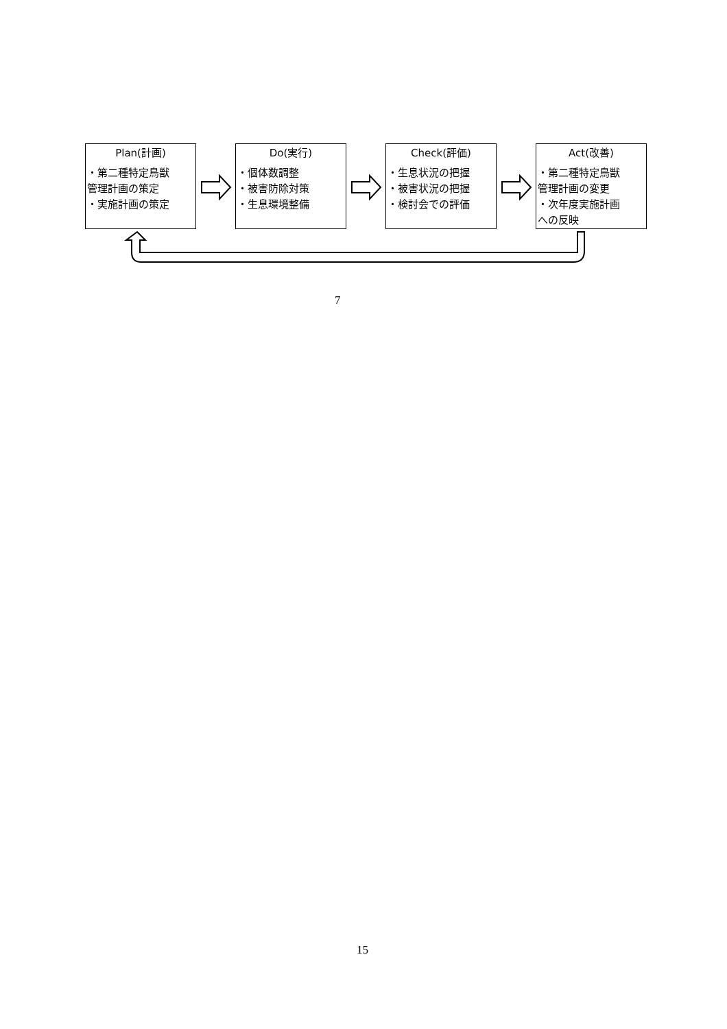Plan(計画)
・第二種特定鳥獣
管理計画の策定
・実施計画の策定
Do(実行)
・個体数調整
・被害防除対策
・生息環境整備
Check(評価)
・生息状況の把握
・被害状況の把握
・検討会での評価
Act(改善)
・第二種特定鳥獣
管理計画の変更
・次年度実施計画
への反映
7
15